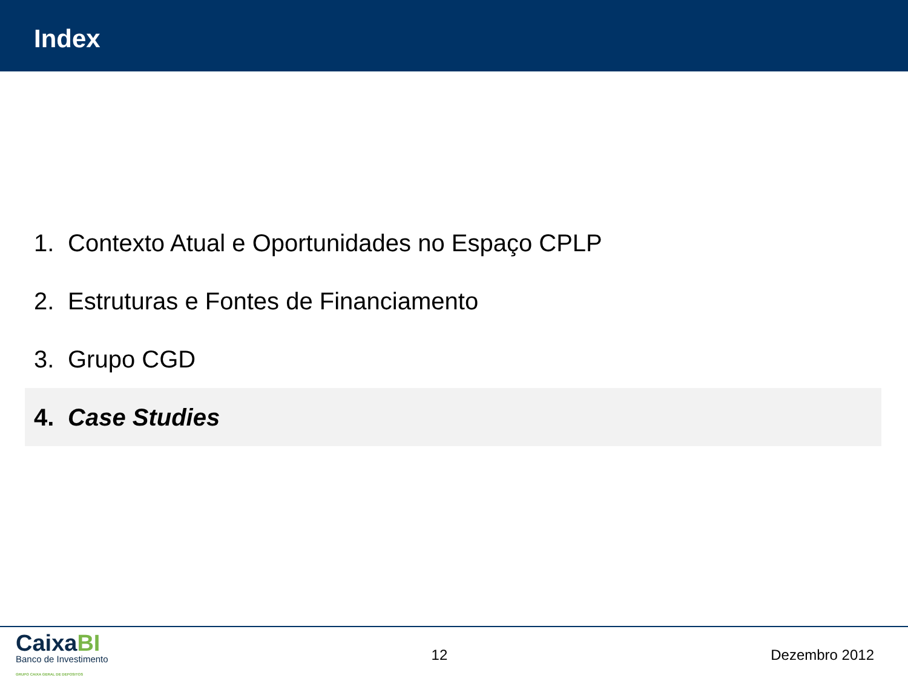Index
1. Contexto Atual e Oportunidades no Espaço CPLP
2. Estruturas e Fontes de Financiamento
3. Grupo CGD
4. Case Studies
CaixaBI
Banco de Investimento
GRUPO CAIXA GERAL DE DEPOSITOS
12 Dezembro 2012